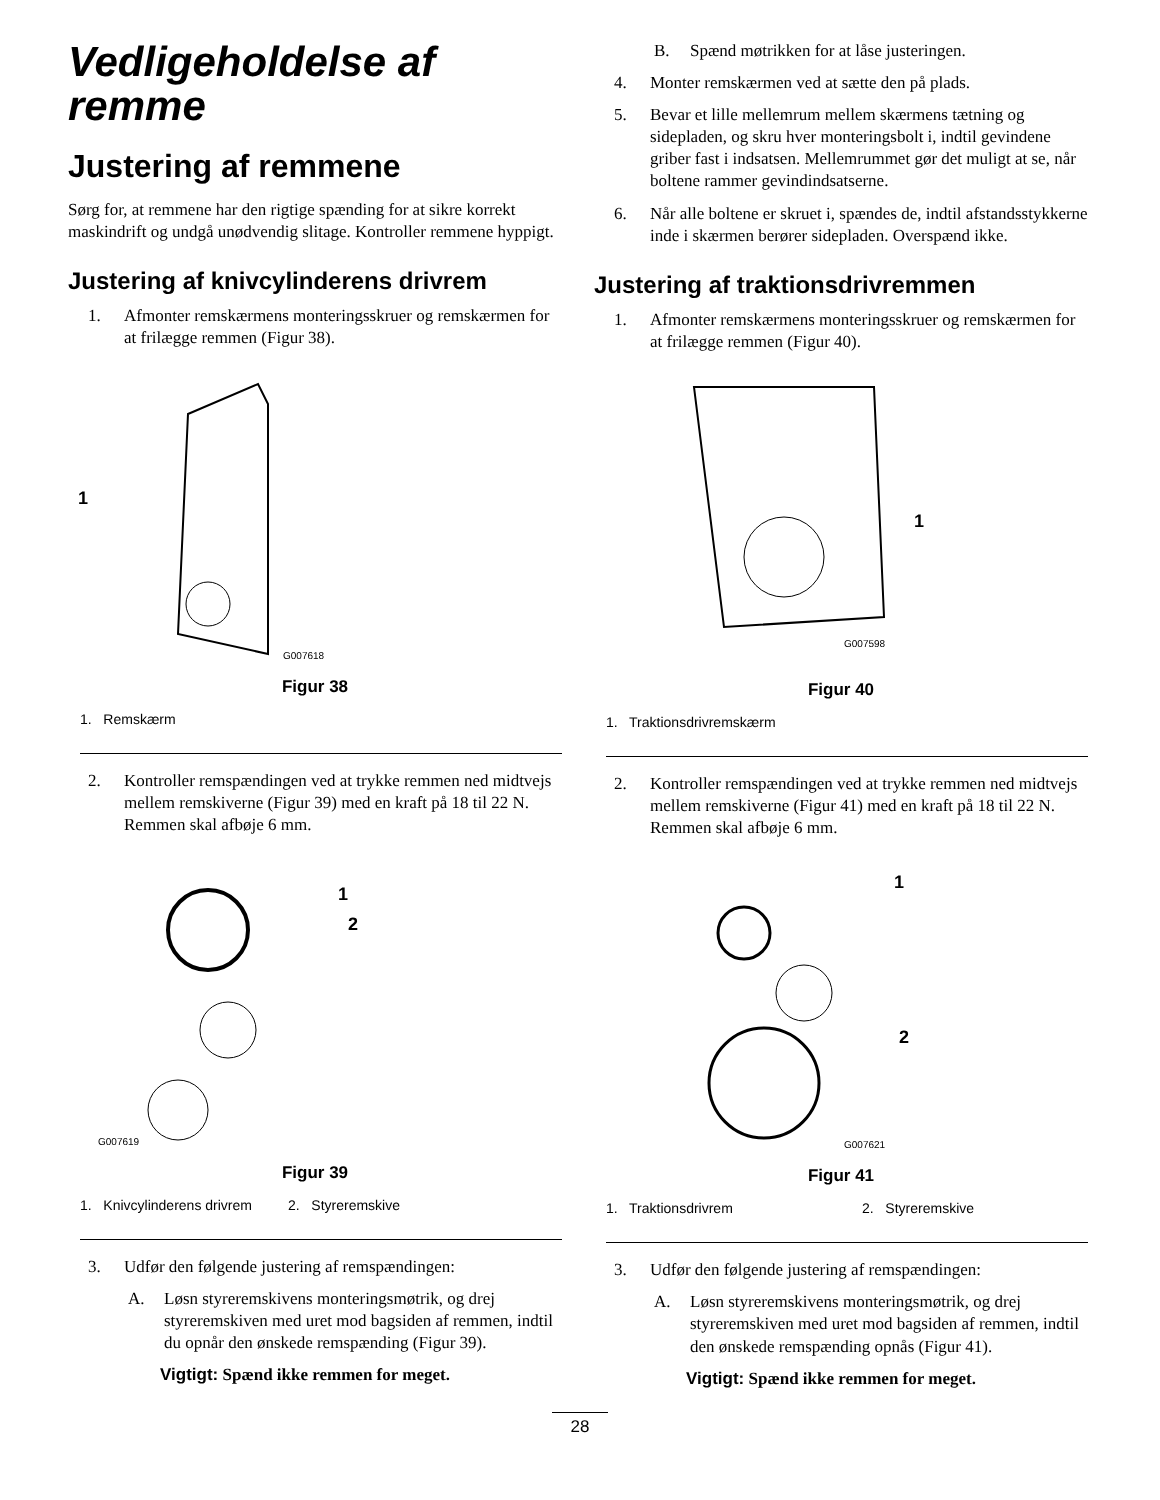Vedligeholdelse af remme
Justering af remmene
Sørg for, at remmene har den rigtige spænding for at sikre korrekt maskindrift og undgå unødvendig slitage. Kontroller remmene hyppigt.
Justering af knivcylinderens drivrem
1. Afmonter remskærmens monteringsskruer og remskærmen for at frilægge remmen (Figur 38).
1
G007618
Figur 38
1. Remskærm
2. Kontroller remspændingen ved at trykke remmen ned midtvejs mellem remskiverne (Figur 39) med en kraft på 18 til 22 N. Remmen skal afbøje 6 mm.
1
2
G007619
Figur 39
1. Knivcylinderens drivrem 2. Styreremskive
3. Udfør den følgende justering af remspændingen:
A. Løsn styreremskivens monteringsmøtrik, og drej styreremskiven med uret mod bagsiden af remmen, indtil du opnår den ønskede remspænding (Figur 39).
Vigtigt: Spænd ikke remmen for meget.
B. Spænd møtrikken for at låse justeringen.
4. Monter remskærmen ved at sætte den på plads.
5. Bevar et lille mellemrum mellem skærmens tætning og sidepladen, og skru hver monteringsbolt i, indtil gevindene griber fast i indsatsen. Mellemrummet gør det muligt at se, når boltene rammer gevindindsatserne.
6. Når alle boltene er skruet i, spændes de, indtil afstandsstykkerne inde i skærmen berører sidepladen. Overspænd ikke.
Justering af traktionsdrivremmen
1. Afmonter remskærmens monteringsskruer og remskærmen for at frilægge remmen (Figur 40).
1
G007598
Figur 40
1. Traktionsdrivremskærm
2. Kontroller remspændingen ved at trykke remmen ned midtvejs mellem remskiverne (Figur 41) med en kraft på 18 til 22 N. Remmen skal afbøje 6 mm.
1
2
G007621
Figur 41
1. Traktionsdrivrem 2. Styreremskive
3. Udfør den følgende justering af remspændingen:
A. Løsn styreremskivens monteringsmøtrik, og drej styreremskiven med uret mod bagsiden af remmen, indtil den ønskede remspænding opnås (Figur 41).
Vigtigt: Spænd ikke remmen for meget.
28